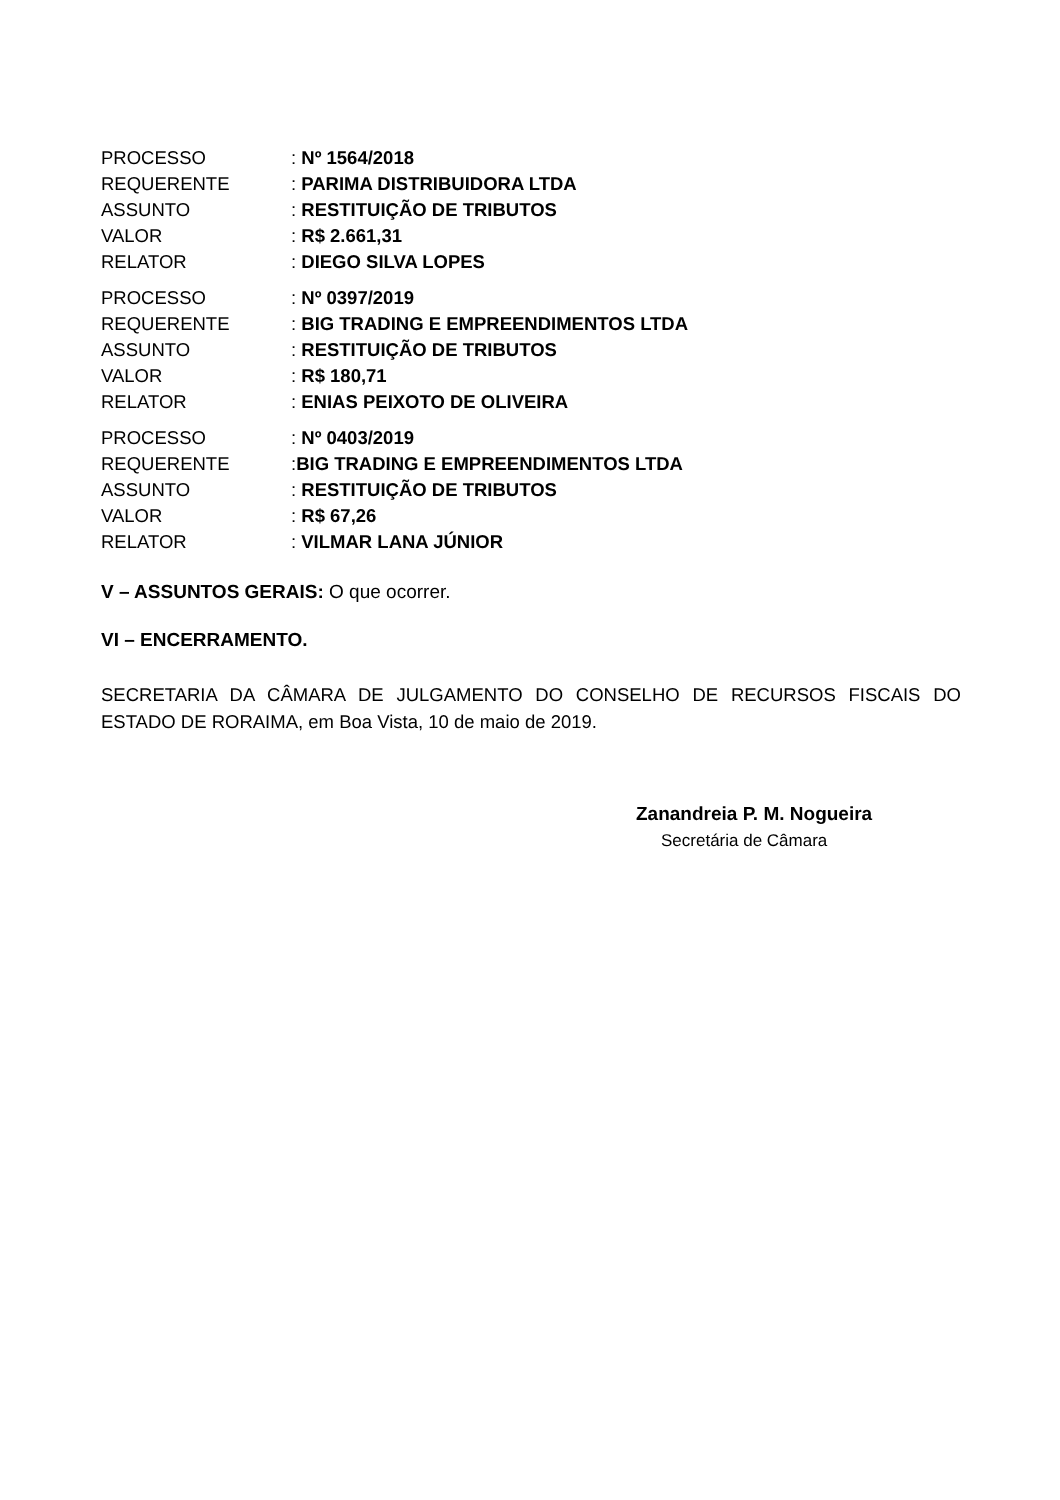PROCESSO: Nº 1564/2018
REQUERENTE: PARIMA DISTRIBUIDORA LTDA
ASSUNTO: RESTITUIÇÃO DE TRIBUTOS
VALOR: R$ 2.661,31
RELATOR: DIEGO SILVA LOPES
PROCESSO: Nº 0397/2019
REQUERENTE: BIG TRADING E EMPREENDIMENTOS LTDA
ASSUNTO: RESTITUIÇÃO DE TRIBUTOS
VALOR: R$ 180,71
RELATOR: ENIAS PEIXOTO DE OLIVEIRA
PROCESSO: Nº 0403/2019
REQUERENTE:BIG TRADING E EMPREENDIMENTOS LTDA
ASSUNTO: RESTITUIÇÃO DE TRIBUTOS
VALOR: R$ 67,26
RELATOR: VILMAR LANA JÚNIOR
V – ASSUNTOS GERAIS: O que ocorrer.
VI – ENCERRAMENTO.
SECRETARIA DA CÂMARA DE JULGAMENTO DO CONSELHO DE RECURSOS FISCAIS DO ESTADO DE RORAIMA, em Boa Vista, 10 de maio de 2019.
Zanandreia P. M. Nogueira
Secretária de Câmara